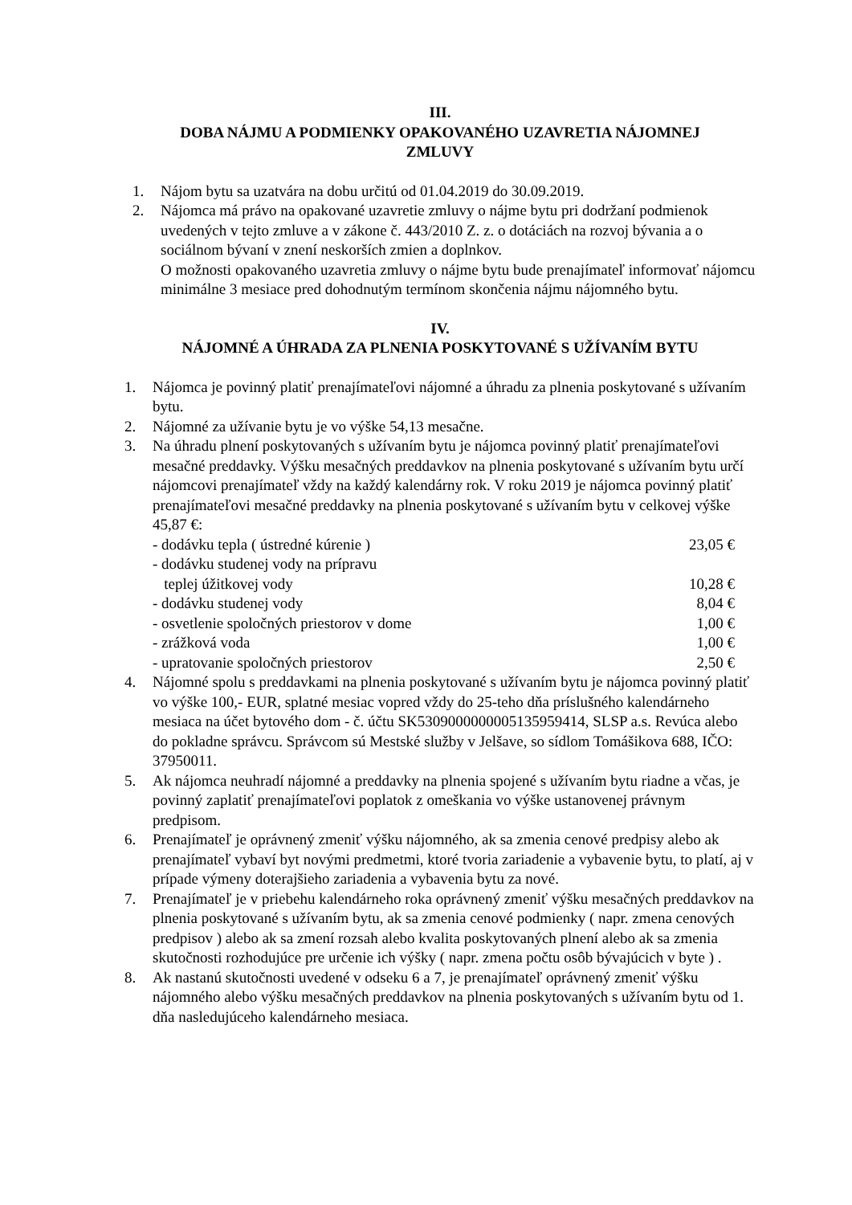III.
DOBA NÁJMU A PODMIENKY OPAKOVANÉHO UZAVRETIA NÁJOMNEJ
ZMLUVY
1. Nájom bytu sa uzatvára na dobu určitú od 01.04.2019 do 30.09.2019.
2. Nájomca má právo na opakované uzavretie zmluvy o nájme bytu pri dodržaní podmienok uvedených v tejto zmluve a v zákone č. 443/2010 Z. z. o dotáciách na rozvoj bývania a o sociálnom bývaní v znení neskorších zmien a doplnkov.
O možnosti opakovaného uzavretia zmluvy o nájme bytu bude prenajímateľ informovať nájomcu minimálne 3 mesiace pred dohodnutým termínom skončenia nájmu nájomného bytu.
IV.
NÁJOMNÉ A ÚHRADA ZA PLNENIA POSKYTOVANÉ S UŽÍVANÍM BYTU
1. Nájomca je povinný platiť prenajímateľovi nájomné a úhradu za plnenia poskytované s užívaním bytu.
2. Nájomné za užívanie bytu je vo výške 54,13 mesačne.
3. Na úhradu plnení poskytovaných s užívaním bytu je nájomca povinný platiť prenajímateľovi mesačné preddavky. Výšku mesačných preddavkov na plnenia poskytované s užívaním bytu určí nájomcovi prenajímateľ vždy na každý kalendárny rok. V roku 2019 je nájomca povinný platiť prenajímateľovi mesačné preddavky na plnenia poskytované s užívaním bytu v celkovej výške 45,87 €:
- dodávku tepla ( ústredné kúrenie ) 23,05 €
- dodávku studenej vody na prípravu
teplej úžitkovej vody 10,28 €
- dodávku studenej vody 8,04 €
- osvetlenie spoločných priestorov v dome 1,00 €
- zrážková voda 1,00 €
- upratovanie spoločných priestorov 2,50 €
4. Nájomné spolu s preddavkami na plnenia poskytované s užívaním bytu je nájomca povinný platiť vo výške 100,- EUR, splatné mesiac vopred vždy do 25-teho dňa príslušného kalendárneho mesiaca na účet bytového dom - č. účtu SK5309000000005135959414, SLSP a.s. Revúca alebo do pokladne správcu. Správcom sú Mestské služby v Jelšave, so sídlom Tomášikova 688, IČO: 37950011.
5. Ak nájomca neuhradí nájomné a preddavky na plnenia spojené s užívaním bytu riadne a včas, je povinný zaplatiť prenajímateľovi poplatok z omeškania vo výške ustanovenej právnym predpisom.
6. Prenajímateľ je oprávnený zmeniť výšku nájomného, ak sa zmenia cenové predpisy alebo ak prenajímateľ vybaví byt novými predmetmi, ktoré tvoria zariadenie a vybavenie bytu, to platí, aj v prípade výmeny doterajšieho zariadenia a vybavenia bytu za nové.
7. Prenajímateľ je v priebehu kalendárneho roka oprávnený zmeniť výšku mesačných preddavkov na plnenia poskytované s užívaním bytu, ak sa zmenia cenové podmienky ( napr. zmena cenových predpisov ) alebo ak sa zmení rozsah alebo kvalita poskytovaných plnení alebo ak sa zmenia skutočnosti rozhodujúce pre určenie ich výšky ( napr. zmena počtu osôb bývajúcich v byte ) .
8. Ak nastanú skutočnosti uvedené v odseku 6 a 7, je prenajímateľ oprávnený zmeniť výšku nájomného alebo výšku mesačných preddavkov na plnenia poskytovaných s užívaním bytu od 1. dňa nasledujúceho kalendárneho mesiaca.